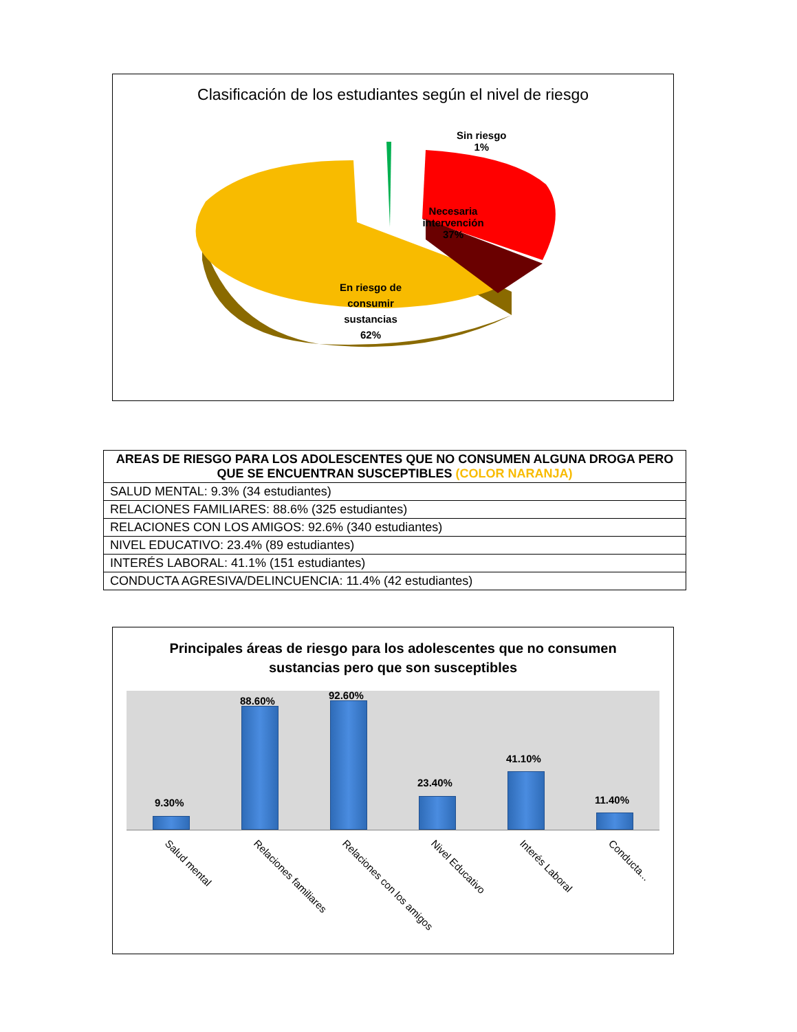Clasificación de los estudiantes según el nivel de riesgo
Sin riesgo
1%
Necesaria
intervención
37%
En riesgo de
consumir
sustancias
62%
| AREAS DE RIESGO PARA LOS ADOLESCENTES QUE NO CONSUMEN ALGUNA DROGA PERO QUE SE ENCUENTRAN SUSCEPTIBLES (COLOR NARANJA) |
| --- |
| SALUD MENTAL: 9.3% (34 estudiantes) |
| RELACIONES FAMILIARES: 88.6% (325 estudiantes) |
| RELACIONES CON LOS AMIGOS: 92.6% (340 estudiantes) |
| NIVEL EDUCATIVO: 23.4% (89 estudiantes) |
| INTERÉS LABORAL: 41.1% (151 estudiantes) |
| CONDUCTA AGRESIVA/DELINCUENCIA: 11.4% (42 estudiantes) |
Principales áreas de riesgo para los adolescentes que no consumen
sustancias pero que son susceptibles
9.30%
88.60% 92.60%
23.40%
41.10%
11.40%
Salud mental Relaciones familiares Relaciones con los amigos Nivel Educativo Interés Laboral Conducta...